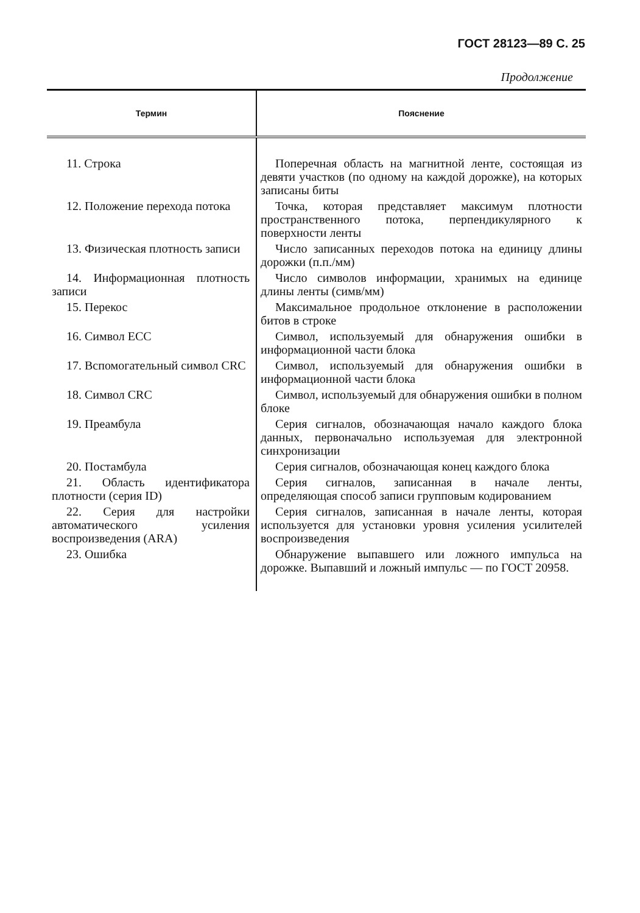ГОСТ 28123—89 С. 25
Продолжение
| Термин | Пояснение |
| --- | --- |
| 11. Строка | Поперечная область на магнитной ленте, состоящая из девяти участков (по одному на каждой дорожке), на которых записаны биты |
| 12. Положение перехода потока | Точка, которая представляет максимум плотности пространственного потока, перпендикулярного к поверхности ленты |
| 13. Физическая плотность записи | Число записанных переходов потока на единицу длины дорожки (п.п./мм) |
| 14. Информационная плотность записи | Число символов информации, хранимых на единице длины ленты (симв/мм) |
| 15. Перекос | Максимальное продольное отклонение в расположении битов в строке |
| 16. Символ ECC | Символ, используемый для обнаружения ошибки в информационной части блока |
| 17. Вспомогательный символ CRC | Символ, используемый для обнаружения ошибки в информационной части блока |
| 18. Символ CRC | Символ, используемый для обнаружения ошибки в полном блоке |
| 19. Преамбула | Серия сигналов, обозначающая начало каждого блока данных, первоначально используемая для электронной синхронизации |
| 20. Постамбула | Серия сигналов, обозначающая конец каждого блока |
| 21. Область идентификатора плотности (серия ID) | Серия сигналов, записанная в начале ленты, определяющая способ записи групповым кодированием |
| 22. Серия для настройки автоматического усиления воспроизведения (ARA) | Серия сигналов, записанная в начале ленты, которая используется для установки уровня усиления усилителей воспроизведения |
| 23. Ошибка | Обнаружение выпавшего или ложного импульса на дорожке. Выпавший и ложный импульс — по ГОСТ 20958. |